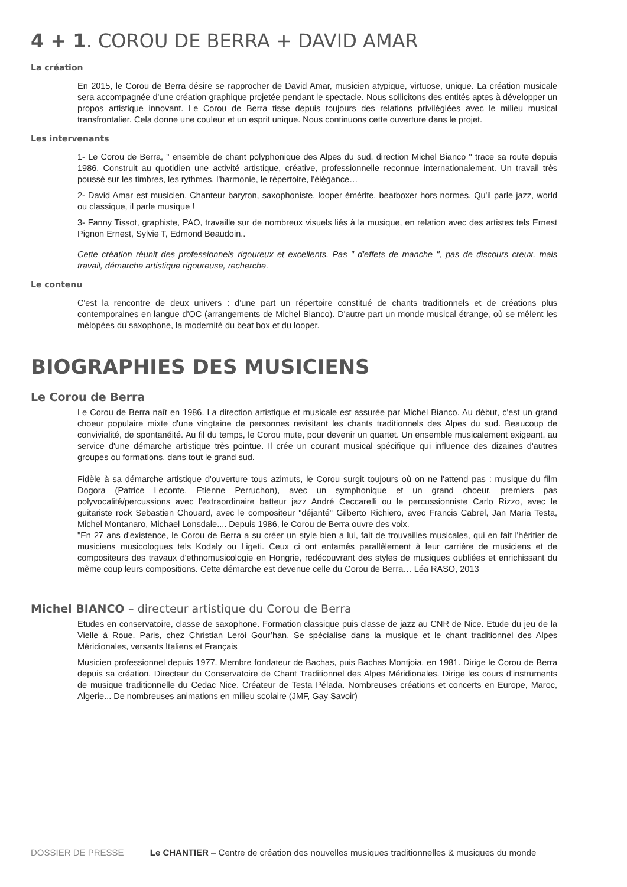4 + 1. COROU DE BERRA + DAVID AMAR
La création
En 2015, le Corou de Berra désire se rapprocher de David Amar, musicien atypique, virtuose, unique. La création musicale sera accompagnée d'une création graphique projetée pendant le spectacle. Nous sollicitons des entités aptes à développer un propos artistique innovant. Le Corou de Berra tisse depuis toujours des relations privilégiées avec le milieu musical transfrontalier. Cela donne une couleur et un esprit unique. Nous continuons cette ouverture dans le projet.
Les intervenants
1- Le Corou de Berra, " ensemble de chant polyphonique des Alpes du sud, direction Michel Bianco " trace sa route depuis 1986. Construit au quotidien une activité artistique, créative, professionnelle reconnue internationalement. Un travail très poussé sur les timbres, les rythmes, l'harmonie, le répertoire, l'élégance…
2- David Amar est musicien. Chanteur baryton, saxophoniste, looper émérite, beatboxer hors normes. Qu'il parle jazz, world ou classique, il parle musique !
3- Fanny Tissot, graphiste, PAO, travaille sur de nombreux visuels liés à la musique, en relation avec des artistes tels Ernest Pignon Ernest, Sylvie T, Edmond Beaudoin..
Cette création réunit des professionnels rigoureux et excellents. Pas " d'effets de manche ", pas de discours creux, mais travail, démarche artistique rigoureuse, recherche.
Le contenu
C'est la rencontre de deux univers : d'une part un répertoire constitué de chants traditionnels et de créations plus contemporaines en langue d'OC (arrangements de Michel Bianco). D'autre part un monde musical étrange, où se mêlent les mélopées du saxophone, la modernité du beat box et du looper.
BIOGRAPHIES DES MUSICIENS
Le Corou de Berra
Le Corou de Berra naît en 1986. La direction artistique et musicale est assurée par Michel Bianco. Au début, c'est un grand choeur populaire mixte d'une vingtaine de personnes revisitant les chants traditionnels des Alpes du sud. Beaucoup de convivialité, de spontanéité. Au fil du temps, le Corou mute, pour devenir un quartet. Un ensemble musicalement exigeant, au service d'une démarche artistique très pointue. Il crée un courant musical spécifique qui influence des dizaines d'autres groupes ou formations, dans tout le grand sud.
Fidèle à sa démarche artistique d'ouverture tous azimuts, le Corou surgit toujours où on ne l'attend pas : musique du film Dogora (Patrice Leconte, Etienne Perruchon), avec un symphonique et un grand choeur, premiers pas polyvocalité/percussions avec l'extraordinaire batteur jazz André Ceccarelli ou le percussionniste Carlo Rizzo, avec le guitariste rock Sebastien Chouard, avec le compositeur "déjanté" Gilberto Richiero, avec Francis Cabrel, Jan Maria Testa, Michel Montanaro, Michael Lonsdale.... Depuis 1986, le Corou de Berra ouvre des voix.
"En 27 ans d'existence, le Corou de Berra a su créer un style bien a lui, fait de trouvailles musicales, qui en fait l'héritier de musiciens musicologues tels Kodaly ou Ligeti. Ceux ci ont entamés parallèlement à leur carrière de musiciens et de compositeurs des travaux d'ethnomusicologie en Hongrie, redécouvrant des styles de musiques oubliées et enrichissant du même coup leurs compositions. Cette démarche est devenue celle du Corou de Berra… Léa RASO, 2013
Michel BIANCO – directeur artistique du Corou de Berra
Etudes en conservatoire, classe de saxophone. Formation classique puis classe de jazz au CNR de Nice. Etude du jeu de la Vielle à Roue. Paris, chez Christian Leroi Gour’han. Se spécialise dans la musique et le chant traditionnel des Alpes Méridionales, versants Italiens et Français
Musicien professionnel depuis 1977. Membre fondateur de Bachas, puis Bachas Montjoia, en 1981. Dirige le Corou de Berra depuis sa création. Directeur du Conservatoire de Chant Traditionnel des Alpes Méridionales. Dirige les cours d’instruments de musique traditionnelle du Cedac Nice. Créateur de Testa Pélada. Nombreuses créations et concerts en Europe, Maroc, Algerie... De nombreuses animations en milieu scolaire (JMF, Gay Savoir)
DOSSIER DE PRESSE Le CHANTIER – Centre de création des nouvelles musiques traditionnelles & musiques du monde